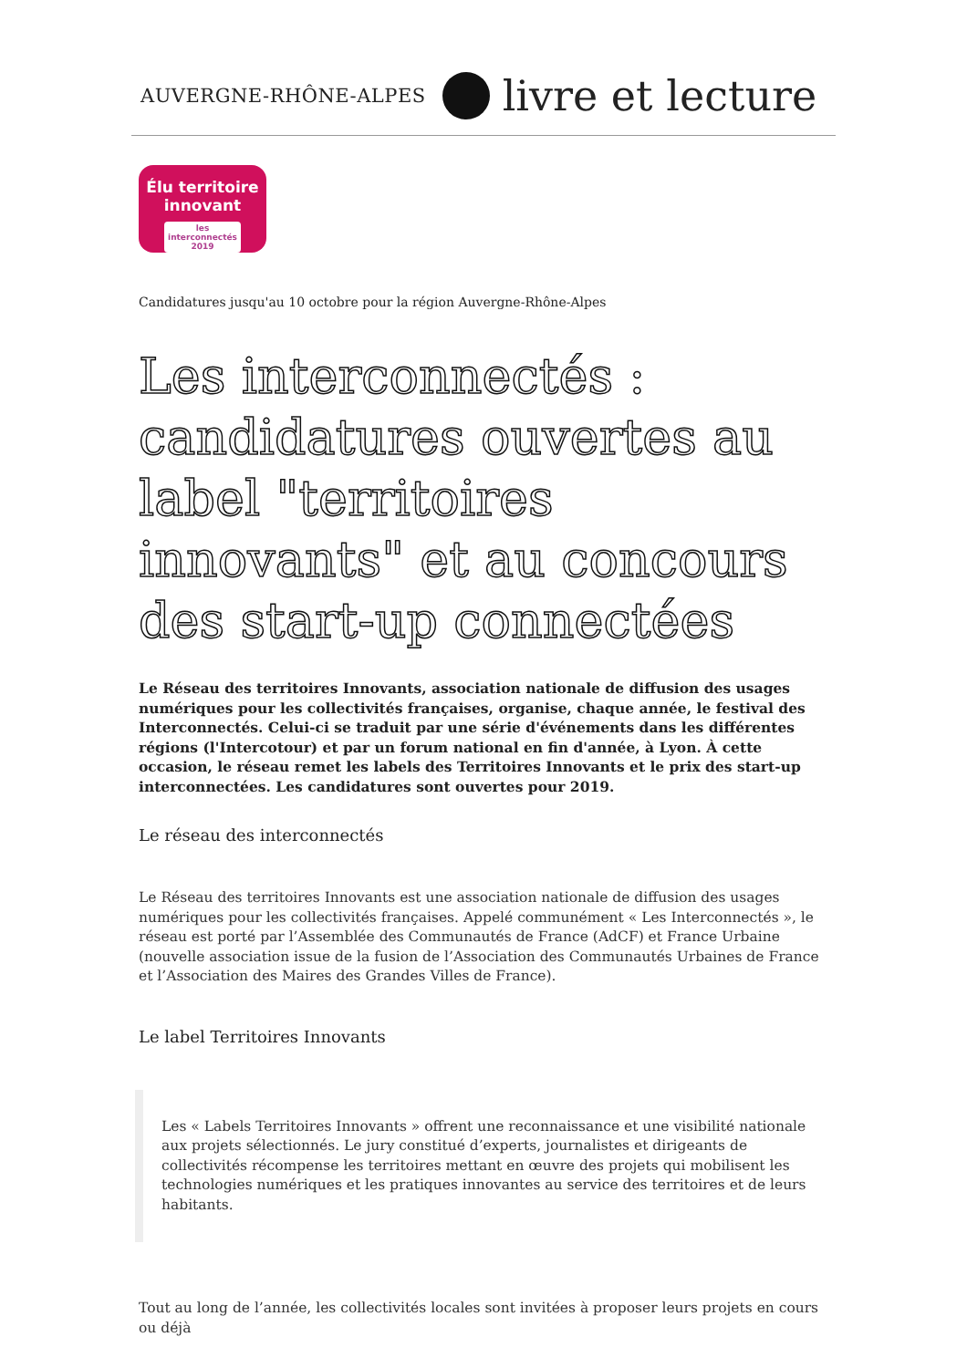AUVERGNE-RHÔNE-ALPES livre et lecture
Élu territoire
innovant
les interconnectés 2019
Candidatures jusqu'au 10 octobre pour la région Auvergne-Rhône-Alpes
Les interconnectés : candidatures ouvertes au label "territoires innovants" et au concours des start-up connectées
Le Réseau des territoires Innovants, association nationale de diffusion des usages numériques pour les collectivités françaises, organise, chaque année, le festival des Interconnectés. Celui-ci se traduit par une série d'événements dans les différentes régions (l'Intercotour) et par un forum national en fin d'année, à Lyon. À cette occasion, le réseau remet les labels des Territoires Innovants et le prix des start-up interconnectées. Les candidatures sont ouvertes pour 2019.
Le réseau des interconnectés
Le Réseau des territoires Innovants est une association nationale de diffusion des usages numériques pour les collectivités françaises. Appelé communément « Les Interconnectés », le réseau est porté par l’Assemblée des Communautés de France (AdCF) et France Urbaine (nouvelle association issue de la fusion de l’Association des Communautés Urbaines de France et l’Association des Maires des Grandes Villes de France).
Le label Territoires Innovants
Les « Labels Territoires Innovants » offrent une reconnaissance et une visibilité nationale aux projets sélectionnés. Le jury constitué d’experts, journalistes et dirigeants de collectivités récompense les territoires mettant en œuvre des projets qui mobilisent les technologies numériques et les pratiques innovantes au service des territoires et de leurs habitants.
Tout au long de l’année, les collectivités locales sont invitées à proposer leurs projets en cours ou déjà